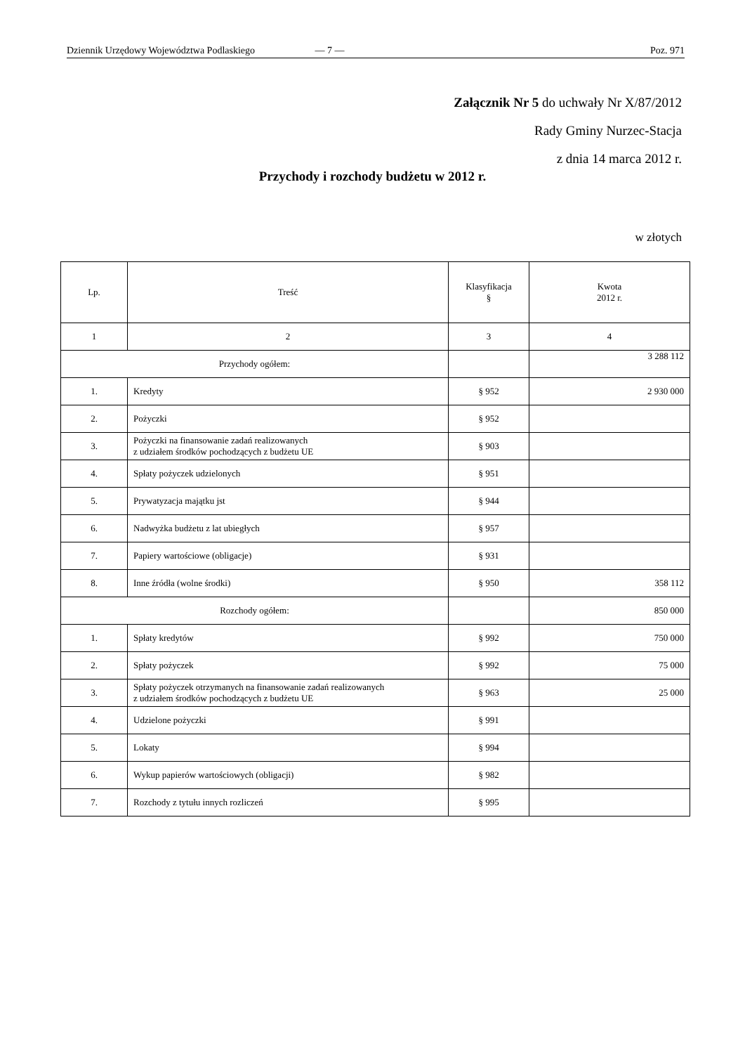Dziennik Urzędowy Województwa Podlaskiego — 7 — Poz. 971
Załącznik Nr 5 do uchwały Nr X/87/2012
Rady Gminy Nurzec-Stacja
z dnia 14 marca 2012 r.
Przychody i rozchody budżetu w 2012 r.
w złotych
| Lp. | Treść | Klasyfikacja § | Kwota 2012 r. |
| --- | --- | --- | --- |
| 1 | 2 | 3 | 4 |
| Przychody ogółem: | | | 3 288 112 |
| 1. | Kredyty | § 952 | 2 930 000 |
| 2. | Pożyczki | § 952 | |
| 3. | Pożyczki na finansowanie zadań realizowanych z udziałem środków pochodzących z budżetu UE | § 903 | |
| 4. | Spłaty pożyczek udzielonych | § 951 | |
| 5. | Prywatyzacja majątku jst | § 944 | |
| 6. | Nadwyżka budżetu z lat ubiegłych | § 957 | |
| 7. | Papiery wartościowe (obligacje) | § 931 | |
| 8. | Inne źródła (wolne środki) | § 950 | 358 112 |
| Rozchody ogółem: | | | 850 000 |
| 1. | Spłaty kredytów | § 992 | 750 000 |
| 2. | Spłaty pożyczek | § 992 | 75 000 |
| 3. | Spłaty pożyczek otrzymanych na finansowanie zadań realizowanych z udziałem środków pochodzących z budżetu UE | § 963 | 25 000 |
| 4. | Udzielone pożyczki | § 991 | |
| 5. | Lokaty | § 994 | |
| 6. | Wykup papierów wartościowych (obligacji) | § 982 | |
| 7. | Rozchody z tytułu innych rozliczeń | § 995 | |